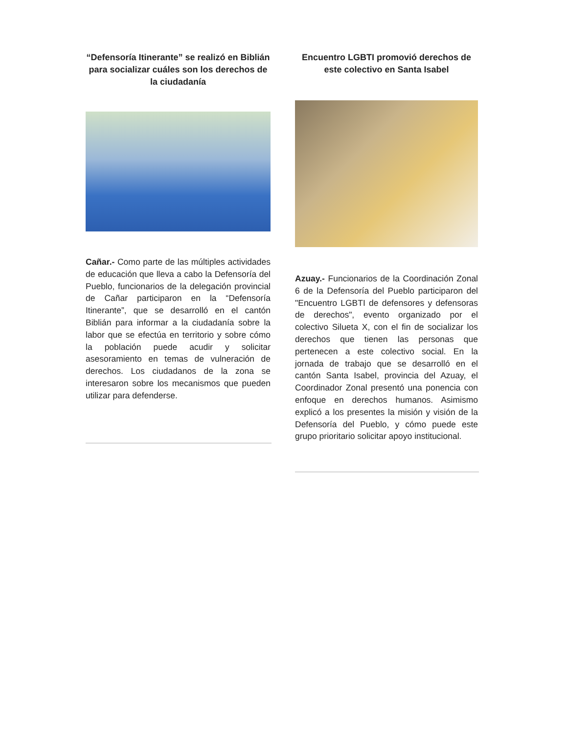“Defensoría Itinerante” se realizó en Biblián para socializar cuáles son los derechos de la ciudadanía
Cañar.- Como parte de las múltiples actividades de educación que lleva a cabo la Defensoría del Pueblo, funcionarios de la delegación provincial de Cañar participaron en la “Defensoría Itinerante”, que se desarrolló en el cantón Biblián para informar a la ciudadanía sobre la labor que se efectúa en territorio y sobre cómo la población puede acudir y solicitar asesoramiento en temas de vulneración de derechos. Los ciudadanos de la zona se interesaron sobre los mecanismos que pueden utilizar para defenderse.
Encuentro LGBTI promovió derechos de este colectivo en Santa Isabel
Azuay.- Funcionarios de la Coordinación Zonal 6 de la Defensoría del Pueblo participaron del "Encuentro LGBTI de defensores y defensoras de derechos", evento organizado por el colectivo Silueta X, con el fin de socializar los derechos que tienen las personas que pertenecen a este colectivo social. En la jornada de trabajo que se desarrolló en el cantón Santa Isabel, provincia del Azuay, el Coordinador Zonal presentó una ponencia con enfoque en derechos humanos. Asimismo explicó a los presentes la misión y visión de la Defensoría del Pueblo, y cómo puede este grupo prioritario solicitar apoyo institucional.